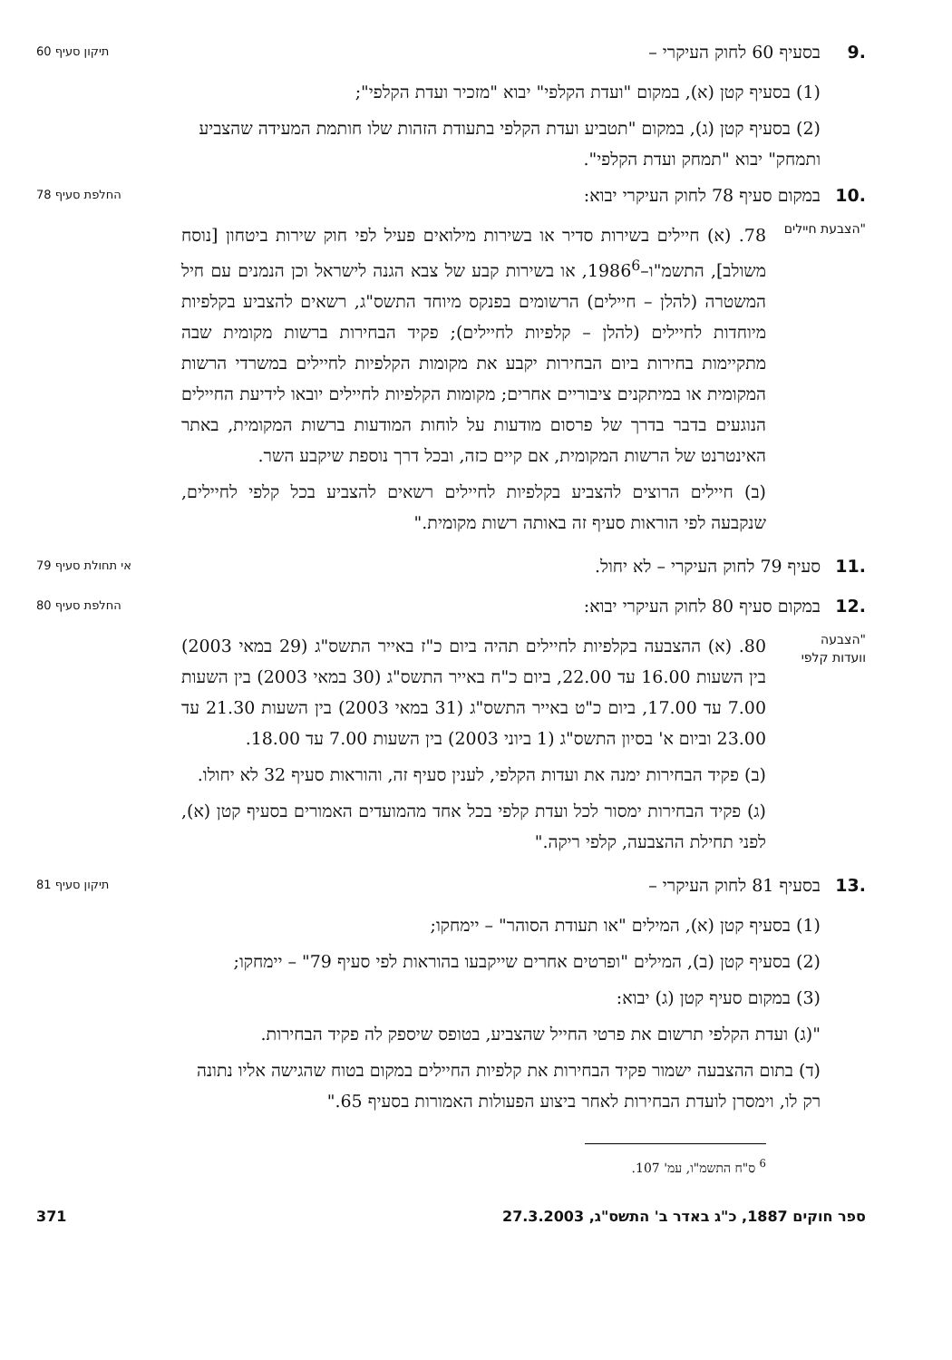.9 בסעיף 60 לחוק העיקרי –
תיקון סעיף 60
(1) בסעיף קטן (א), במקום "ועדת הקלפי" יבוא "מזכיר ועדת הקלפי";
(2) בסעיף קטן (ג), במקום "תטביע ועדת הקלפי בתעודת הזהות שלו חותמת המעידה שהצביע ותמחק" יבוא "תמחק ועדת הקלפי".
.10 במקום סעיף 78 לחוק העיקרי יבוא:
החלפת סעיף 78
"הצבעת חיילים
78. (א) חיילים בשירות סדיר או בשירות מילואים פעיל לפי חוק שירות ביטחון [נוסח משולב], התשמ"ו–1986<sup>6</sup>, או בשירות קבע של צבא הגנה לישראל וכן הנמנים עם חיל המשטרה (להלן – חיילים) הרשומים בפנקס מיוחד התשס"ג, רשאים להצביע בקלפיות מיוחדות לחיילים (להלן – קלפיות לחיילים); פקיד הבחירות ברשות מקומית שבה מתקיימות בחירות ביום הבחירות יקבע את מקומות הקלפיות לחיילים במשרדי הרשות המקומית או במיתקנים ציבוריים אחרים; מקומות הקלפיות לחיילים יובאו לידיעת החיילים הנוגעים בדבר בדרך של פרסום מודעות על לוחות המודעות ברשות המקומית, באתר האינטרנט של הרשות המקומית, אם קיים כזה, ובכל דרך נוספת שיקבע השר.
(ב) חיילים הרוצים להצביע בקלפיות לחיילים רשאים להצביע בכל קלפי לחיילים, שנקבעה לפי הוראות סעיף זה באותה רשות מקומית."
.11 סעיף 79 לחוק העיקרי – לא יחול.
אי תחולת סעיף 79
.12 במקום סעיף 80 לחוק העיקרי יבוא:
החלפת סעיף 80
"הצבעה
וועדות קלפי
80. (א) ההצבעה בקלפיות לחיילים תהיה ביום כ"ז באייר התשס"ג (29 במאי 2003) בין השעות 16.00 עד 22.00, ביום כ"ח באייר התשס"ג (30 במאי 2003) בין השעות 7.00 עד 17.00, ביום כ"ט באייר התשס"ג (31 במאי 2003) בין השעות 21.30 עד 23.00 וביום א' בסיון התשס"ג (1 ביוני 2003) בין השעות 7.00 עד 18.00.
(ב) פקיד הבחירות ימנה את ועדות הקלפי, לענין סעיף זה, והוראות סעיף 32 לא יחולו.
(ג) פקיד הבחירות ימסור לכל ועדת קלפי בכל אחד מהמועדים האמורים בסעיף קטן (א), לפני תחילת ההצבעה, קלפי ריקה."
.13 בסעיף 81 לחוק העיקרי –
תיקון סעיף 81
(1) בסעיף קטן (א), המילים "או תעודת הסוהר" – יימחקו;
(2) בסעיף קטן (ב), המילים "ופרטים אחרים שייקבעו בהוראות לפי סעיף 79" – יימחקו;
(3) במקום סעיף קטן (ג) יבוא:
"(ג) ועדת הקלפי תרשום את פרטי החייל שהצביע, בטופס שיספק לה פקיד הבחירות.
(ד) בתום ההצבעה ישמור פקיד הבחירות את קלפיות החיילים במקום בטוח שהגישה אליו נתונה רק לו, וימסרן לועדת הבחירות לאחר ביצוע הפעולות האמורות בסעיף 65."
<sup>6</sup> ס"ח התשמ"ו, עמ' 107.
ספר חוקים 1887, כ"ג באדר ב' התשס"ג, 27.3.2003 371